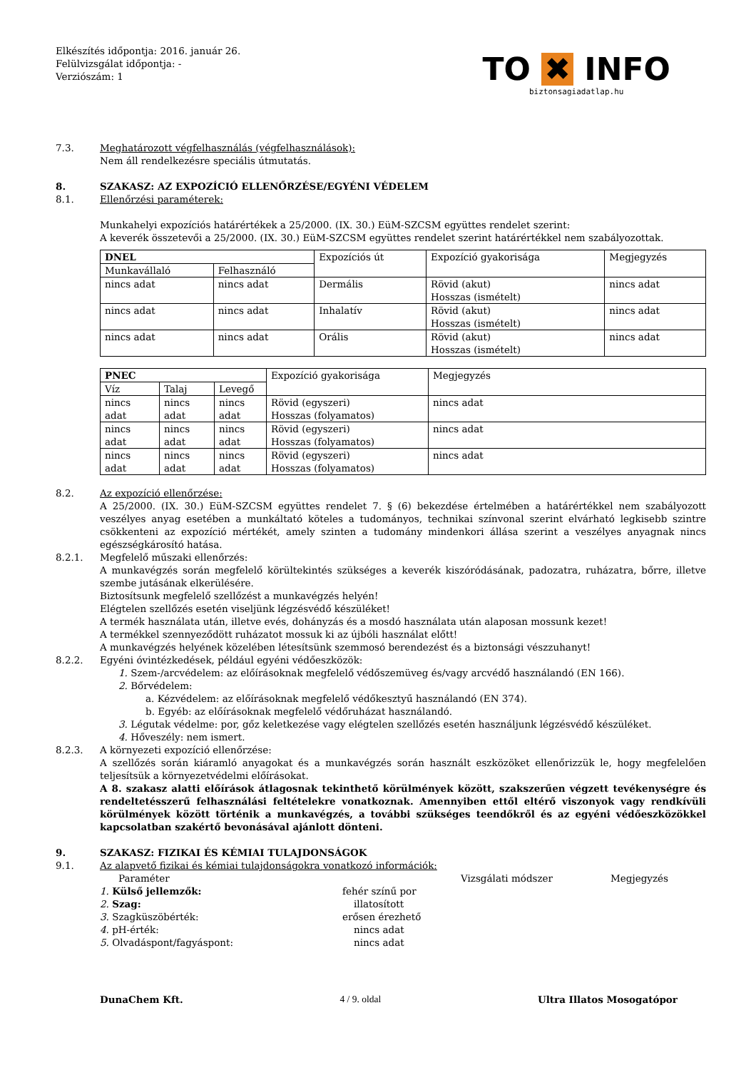Elkészítés időpontja: 2016. január 26.
Felülvizsgálat időpontja: -
Verziószám: 1
TO ✖ INFO
biztonsagiadatlap.hu
7.3. Meghatározott végfelhasználás (végfelhasználások):
Nem áll rendelkezésre speciális útmutatás.
8. SZAKASZ: AZ EXPOZÍCIÓ ELLENŐRZÉSE/EGYÉNI VÉDELEM
8.1. Ellenőrzési paraméterek:
Munkahelyi expozíciós határértékek a 25/2000. (IX. 30.) EüM-SZCSM együttes rendelet szerint:
A keverék összetevői a 25/2000. (IX. 30.) EüM-SZCSM együttes rendelet szerint határértékkel nem szabályozottak.
| DNEL | | Expozíciós út | Expozíció gyakorisága | Megjegyzés |
| Munkavállaló | Felhasználó | | | |
| nincs adat | nincs adat | Dermális | Rövid (akut) Hosszas (ismételt) | nincs adat |
| nincs adat | nincs adat | Inhalatív | Rövid (akut) Hosszas (ismételt) | nincs adat |
| nincs adat | nincs adat | Orális | Rövid (akut) Hosszas (ismételt) | nincs adat |
| PNEC | | | Expozíció gyakorisága | Megjegyzés |
| Víz | Talaj | Levegő | | |
| nincs adat | nincs adat | nincs adat | Rövid (egyszeri) Hosszas (folyamatos) | nincs adat |
| nincs adat | nincs adat | nincs adat | Rövid (egyszeri) Hosszas (folyamatos) | nincs adat |
| nincs adat | nincs adat | nincs adat | Rövid (egyszeri) Hosszas (folyamatos) | nincs adat |
8.2. Az expozíció ellenőrzése:
A 25/2000. (IX. 30.) EüM-SZCSM együttes rendelet 7. § (6) bekezdése értelmében a határértékkel nem szabályozott veszélyes anyag esetében a munkáltató köteles a tudományos, technikai színvonal szerint elvárható legkisebb szintre csökkenteni az expozíció mértékét, amely szinten a tudomány mindenkori állása szerint a veszélyes anyagnak nincs egészségkárosító hatása.
8.2.1. Megfelelő műszaki ellenőrzés:
A munkavégzés során megfelelő körültekintés szükséges a keverék kiszóródásának, padozatra, ruházatra, bőrre, illetve szembe jutásának elkerülésére.
Biztosítsunk megfelelő szellőzést a munkavégzés helyén!
Elégtelen szellőzés esetén viseljünk légzésvédő készüléket!
A termék használata után, illetve evés, dohányzás és a mosdó használata után alaposan mossunk kezet!
A termékkel szennyeződött ruházatot mossuk ki az újbóli használat előtt!
A munkavégzés helyének közelében létesítsünk szemmosó berendezést és a biztonsági vészzuhanyt!
8.2.2. Egyéni óvintézkedések, például egyéni védőeszközök:
1. Szem-/arcvédelem: az előírásoknak megfelelő védőszemüveg és/vagy arcvédő használandó (EN 166).
2. Bőrvédelem:
a. Kézvédelem: az előírásoknak megfelelő védőkesztyű használandó (EN 374).
b. Egyéb: az előírásoknak megfelelő védőruházat használandó.
3. Légutak védelme: por, gőz keletkezése vagy elégtelen szellőzés esetén használjunk légzésvédő készüléket.
4. Hőveszély: nem ismert.
8.2.3. A környezeti expozíció ellenőrzése:
A szellőzés során kiáramló anyagokat és a munkavégzés során használt eszközöket ellenőrizzük le, hogy megfelelően teljesítsük a környezetvédelmi előírásokat.
A 8. szakasz alatti előírások átlagosnak tekinthető körülmények között, szakszerűen végzett tevékenységre és rendeltetésszerű felhasználási feltételekre vonatkoznak. Amennyiben ettől eltérő viszonyok vagy rendkívüli körülmények között történik a munkavégzés, a további szükséges teendőkről és az egyéni védőeszközökkel kapcsolatban szakértő bevonásával ajánlott dönteni.
9. SZAKASZ: FIZIKAI ÉS KÉMIAI TULAJDONSÁGOK
9.1. Az alapvető fizikai és kémiai tulajdonságokra vonatkozó információk:
Paraméter Vizsgálati módszer Megjegyzés
1. Külső jellemzők: fehér színű por
2. Szag: illatosított
3. Szagküszöbérték: erősen érezhető
4. pH-érték: nincs adat
5. Olvadáspont/fagyáspont: nincs adat
DunaChem Kft. 4 / 9. oldal Ultra Illatos Mosogatópor